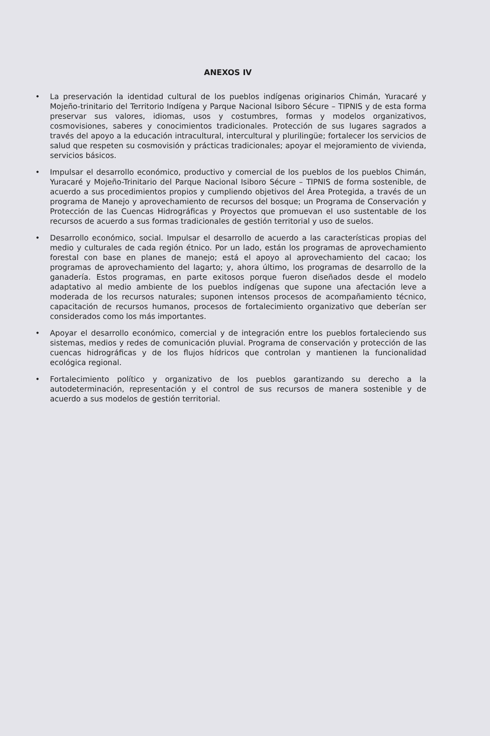ANEXOS IV
• La preservación la identidad cultural de los pueblos indígenas originarios Chimán, Yuracaré y Mojeño-trinitario del Territorio Indígena y Parque Nacional Isiboro Sécure – TIPNIS y de esta forma preservar sus valores, idiomas, usos y costumbres, formas y modelos organizativos, cosmovisiones, saberes y conocimientos tradicionales. Protección de sus lugares sagrados a través del apoyo a la educación intracultural, intercultural y plurilingüe; fortalecer los servicios de salud que respeten su cosmovisión y prácticas tradicionales; apoyar el mejoramiento de vivienda, servicios básicos.
• Impulsar el desarrollo económico, productivo y comercial de los pueblos de los pueblos Chimán, Yuracaré y Mojeño-Trinitario del Parque Nacional Isiboro Sécure – TIPNIS de forma sostenible, de acuerdo a sus procedimientos propios y cumpliendo objetivos del Área Protegida, a través de un programa de Manejo y aprovechamiento de recursos del bosque; un Programa de Conservación y Protección de las Cuencas Hidrográficas y Proyectos que promuevan el uso sustentable de los recursos de acuerdo a sus formas tradicionales de gestión territorial y uso de suelos.
• Desarrollo económico, social. Impulsar el desarrollo de acuerdo a las características propias del medio y culturales de cada región étnico. Por un lado, están los programas de aprovechamiento forestal con base en planes de manejo; está el apoyo al aprovechamiento del cacao; los programas de aprovechamiento del lagarto; y, ahora último, los programas de desarrollo de la ganadería. Estos programas, en parte exitosos porque fueron diseñados desde el modelo adaptativo al medio ambiente de los pueblos indígenas que supone una afectación leve a moderada de los recursos naturales; suponen intensos procesos de acompañamiento técnico, capacitación de recursos humanos, procesos de fortalecimiento organizativo que deberían ser considerados como los más importantes.
• Apoyar el desarrollo económico, comercial y de integración entre los pueblos fortaleciendo sus sistemas, medios y redes de comunicación pluvial. Programa de conservación y protección de las cuencas hidrográficas y de los flujos hídricos que controlan y mantienen la funcionalidad ecológica regional.
• Fortalecimiento político y organizativo de los pueblos garantizando su derecho a la autodeterminación, representación y el control de sus recursos de manera sostenible y de acuerdo a sus modelos de gestión territorial.